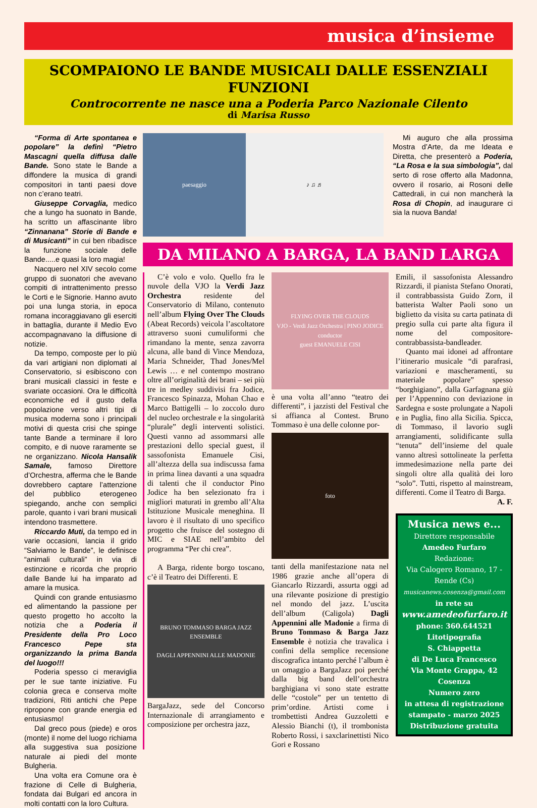musica d’insieme
SCOMPAIONO LE BANDE MUSICALI DALLE ESSENZIALI FUNZIONI
Controcorrente ne nasce una a Poderia Parco Nazionale Cilento
di Marisa Russo
“Forma di Arte spontanea e popolare” la definì “Pietro Mascagni quella diffusa dalle Bande. Sono state le Bande a diffondere la musica di grandi compositori in tanti paesi dove non c’erano teatri.
Giuseppe Corvaglia, medico che a lungo ha suonato in Bande, ha scritto un affascinante libro “Zinnanana” Storie di Bande e di Musicanti” in cui ben ribadisce la funzione sociale delle Bande.....e quasi la loro magia!
Nacquero nel XIV secolo come gruppo di suonatori che avevano compiti di intrattenimento presso le Corti e le Signorie. Hanno avuto poi una lunga storia, in epoca romana incoraggiavano gli eserciti in battaglia, durante il Medio Evo accompagnavano la diffusione di notizie.
Da tempo, composte per lo più da vari artigiani non diplomati al Conservatorio, si esibiscono con brani musicali classici in feste e svariate occasioni. Ora le difficoltà economiche ed il gusto della popolazione verso altri tipi di musica moderna sono i principali motivi di questa crisi che spinge tante Bande a terminare il loro compito, e di nuove raramente se ne organizzano. Nicola Hansalik Samale, famoso Direttore d’Orchestra, afferma che le Bande dovrebbero captare l’attenzione del pubblico eterogeneo spiegando, anche con semplici parole, quanto i vari brani musicali intendono trasmettere.
Riccardo Muti, da tempo ed in varie occasioni, lancia il grido “Salviamo le Bande”, le definisce “animali culturali” in via di estinzione e ricorda che proprio dalle Bande lui ha imparato ad amare la musica.
Quindi con grande entusiasmo ed alimentando la passione per questo progetto ho accolto la notizia che a Poderia il Presidente della Pro Loco Francesco Pepe sta organizzando la prima Banda del luogo!!!
Poderia spesso ci meraviglia per le sue tante iniziative. Fu colonia greca e conserva molte tradizioni, Riti antichi che Pepe ripropone con grande energia ed entusiasmo!
Dal greco pous (piede) e oros (monte) il nome del luogo richiama alla suggestiva sua posizione naturale ai piedi del monte Bulgheria.
Una volta era Comune ora è frazione di Celle di Bulgheria, fondata dai Bulgari ed ancora in molti contatti con la loro Cultura.
paesaggio ♪ ♫ ♬
Mi auguro che alla prossima Mostra d’Arte, da me Ideata e Diretta, che presenterò a Poderia, “La Rosa e la sua simbologia”, dal serto di rose offerto alla Madonna, ovvero il rosario, ai Rosoni delle Cattedrali, in cui non mancherà la Rosa di Chopin, ad inaugurare ci sia la nuova Banda!
DA MILANO A BARGA, LA BAND LARGA
C’è volo e volo. Quello fra le nuvole della VJO la Verdi Jazz Orchestra residente del Conservatorio di Milano, contenuto nell’album Flying Over The Clouds (Abeat Records) veicola l’ascoltatore attraverso suoni cumuliformi che rimandano la mente, senza zavorra alcuna, alle band di Vince Mendoza, Maria Schneider, Thad Jones/Mel Lewis … e nel contempo mostrano oltre all’originalità dei brani – sei più tre in medley suddivisi fra Jodice, Francesco Spinazza, Mohan Chao e Marco Battigelli – lo zoccolo duro del nucleo orchestrale e la singolarità “plurale” degli interventi solistici. Questi vanno ad assommarsi alle prestazioni dello special guest, il sassofonista Emanuele Cisi, all’altezza della sua indiscussa fama in prima linea davanti a una squadra di talenti che il conductor Pino Jodice ha ben selezionato fra i migliori maturati in grembo all’Alta Istituzione Musicale meneghina. Il lavoro è il risultato di uno specifico progetto che fruisce del sostegno di MIC e SIAE nell’ambito del programma “Per chi crea”.
A Barga, ridente borgo toscano, c’è il Teatro dei Differenti. E
BRUNO TOMMASO BARGA JAZZ ENSEMBLE
DAGLI APPENNINI ALLE MADONIE
BargaJazz, sede del Concorso Internazionale di arrangiamento e composizione per orchestra jazz,
FLYING OVER THE CLOUDS
VJO - Verdi Jazz Orchestra | PINO JODICE conductor
guest EMANUELE CISI
è una volta all’anno “teatro dei differenti”, i jazzisti del Festival che si affianca al Contest. Bruno Tommaso è una delle colonne por-
foto
tanti della manifestazione nata nel 1986 grazie anche all’opera di Giancarlo Rizzardi, assurta oggi ad una rilevante posizione di prestigio nel mondo del jazz. L’uscita dell’album (Caligola) Dagli Appennini alle Madonie a firma di Bruno Tommaso & Barga Jazz Ensemble è notizia che travalica i confini della semplice recensione discografica intanto perché l’album è un omaggio a BargaJazz poi perché dalla big band dell’orchestra barghigiana vi sono state estratte delle “costole” per un tentetto di prim’ordine. Artisti come i trombettisti Andrea Guzzoletti e Alessio Bianchi (t), il trombonista Roberto Rossi, i saxclarinettisti Nico Gori e Rossano
Emili, il sassofonista Alessandro Rizzardi, il pianista Stefano Onorati, il contrabbassista Guido Zorn, il batterista Walter Paoli sono un biglietto da visita su carta patinata di pregio sulla cui parte alta figura il nome del compositore-contrabbassista-bandleader.
Quanto mai idonei ad affrontare l’itinerario musicale “di parafrasi, variazioni e mascheramenti, su materiale popolare” spesso “borghigiano”, dalla Garfagnana giù per l’Appennino con deviazione in Sardegna e soste prolungate a Napoli e in Puglia, fino alla Sicilia. Spicca, di Tommaso, il lavorio sugli arrangiamenti, solidificante sulla “tenuta” dell’insieme del quale vanno altresì sottolineate la perfetta immedesimazione nella parte dei singoli oltre alla qualità dei loro “solo”. Tutti, rispetto al mainstream, differenti. Come il Teatro di Barga.
A. F.
Musica news e...
Direttore responsabile
Amedeo Furfaro
Redazione:
Via Calogero Romano, 17 - Rende (Cs)
musicanews.cosenza@gmail.com
in rete su
www.amedeofurfaro.it
phone: 360.644521
Litotipografia
S. Chiappetta
di De Luca Francesco
Via Monte Grappa, 42
Cosenza
Numero zero
in attesa di registrazione
stampato - marzo 2025
Distribuzione gratuita